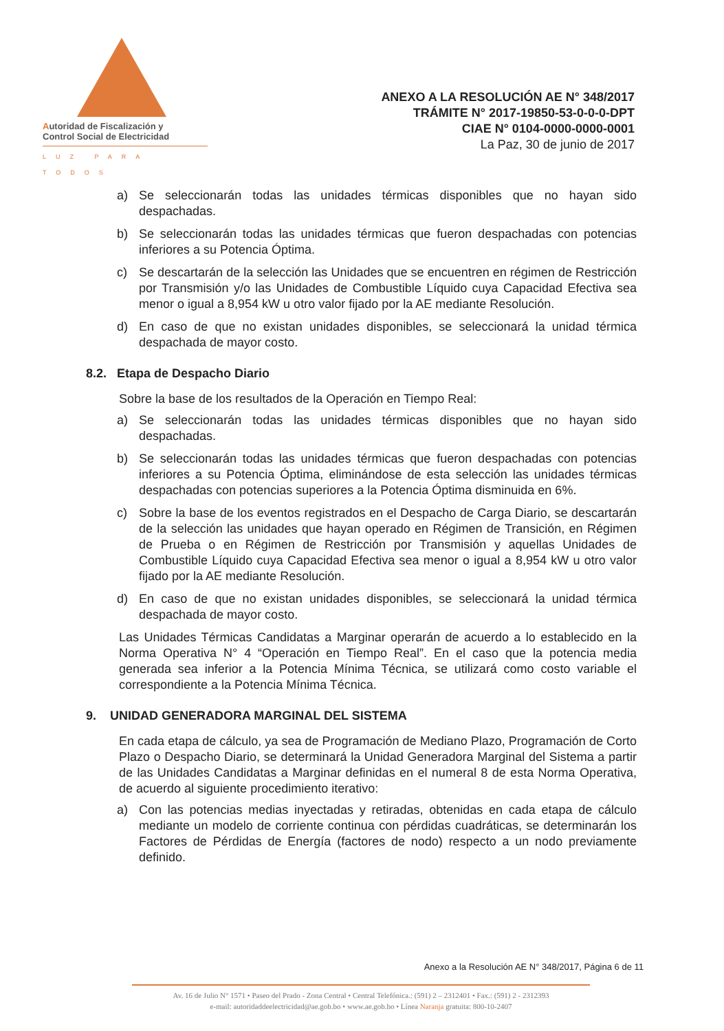Autoridad de Fiscalización y
Control Social de Electricidad
LUZ PARA TODOS
ANEXO A LA RESOLUCIÓN AE N° 348/2017
TRÁMITE N° 2017-19850-53-0-0-0-DPT
CIAE N° 0104-0000-0000-0001
La Paz, 30 de junio de 2017
a) Se seleccionarán todas las unidades térmicas disponibles que no hayan sido despachadas.
b) Se seleccionarán todas las unidades térmicas que fueron despachadas con potencias inferiores a su Potencia Óptima.
c) Se descartarán de la selección las Unidades que se encuentren en régimen de Restricción por Transmisión y/o las Unidades de Combustible Líquido cuya Capacidad Efectiva sea menor o igual a 8,954 kW u otro valor fijado por la AE mediante Resolución.
d) En caso de que no existan unidades disponibles, se seleccionará la unidad térmica despachada de mayor costo.
8.2. Etapa de Despacho Diario
Sobre la base de los resultados de la Operación en Tiempo Real:
a) Se seleccionarán todas las unidades térmicas disponibles que no hayan sido despachadas.
b) Se seleccionarán todas las unidades térmicas que fueron despachadas con potencias inferiores a su Potencia Óptima, eliminándose de esta selección las unidades térmicas despachadas con potencias superiores a la Potencia Óptima disminuida en 6%.
c) Sobre la base de los eventos registrados en el Despacho de Carga Diario, se descartarán de la selección las unidades que hayan operado en Régimen de Transición, en Régimen de Prueba o en Régimen de Restricción por Transmisión y aquellas Unidades de Combustible Líquido cuya Capacidad Efectiva sea menor o igual a 8,954 kW u otro valor fijado por la AE mediante Resolución.
d) En caso de que no existan unidades disponibles, se seleccionará la unidad térmica despachada de mayor costo.
Las Unidades Térmicas Candidatas a Marginar operarán de acuerdo a lo establecido en la Norma Operativa N° 4 “Operación en Tiempo Real”. En el caso que la potencia media generada sea inferior a la Potencia Mínima Técnica, se utilizará como costo variable el correspondiente a la Potencia Mínima Técnica.
9. UNIDAD GENERADORA MARGINAL DEL SISTEMA
En cada etapa de cálculo, ya sea de Programación de Mediano Plazo, Programación de Corto Plazo o Despacho Diario, se determinará la Unidad Generadora Marginal del Sistema a partir de las Unidades Candidatas a Marginar definidas en el numeral 8 de esta Norma Operativa, de acuerdo al siguiente procedimiento iterativo:
a) Con las potencias medias inyectadas y retiradas, obtenidas en cada etapa de cálculo mediante un modelo de corriente continua con pérdidas cuadráticas, se determinarán los Factores de Pérdidas de Energía (factores de nodo) respecto a un nodo previamente definido.
Anexo a la Resolución AE N° 348/2017, Página 6 de 11
Av. 16 de Julio N° 1571 • Paseo del Prado - Zona Central • Central Telefónica.: (591) 2 – 2312401 • Fax.: (591) 2 - 2312393
e-mail: autoridaddeelectricidad@ae.gob.bo • www.ae.gob.bo • Línea Naranja gratuita: 800-10-2407